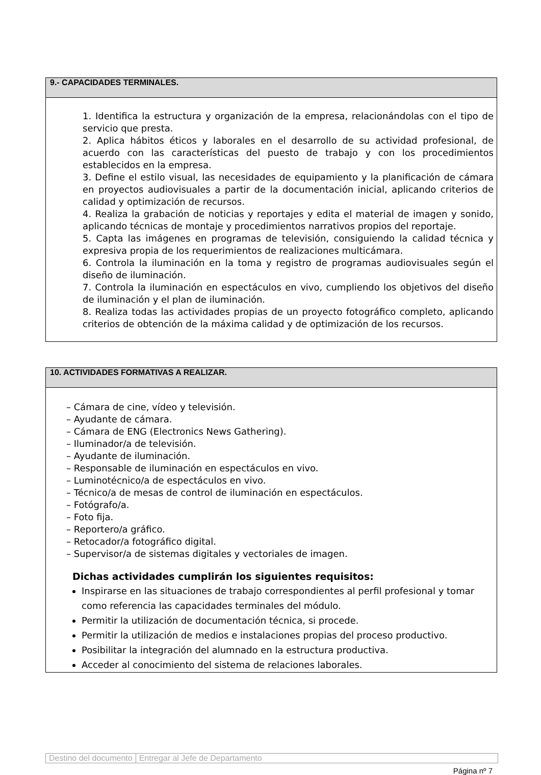9.- CAPACIDADES TERMINALES.
1. Identifica la estructura y organización de la empresa, relacionándolas con el tipo de servicio que presta.
2. Aplica hábitos éticos y laborales en el desarrollo de su actividad profesional, de acuerdo con las características del puesto de trabajo y con los procedimientos establecidos en la empresa.
3. Define el estilo visual, las necesidades de equipamiento y la planificación de cámara en proyectos audiovisuales a partir de la documentación inicial, aplicando criterios de calidad y optimización de recursos.
4. Realiza la grabación de noticias y reportajes y edita el material de imagen y sonido, aplicando técnicas de montaje y procedimientos narrativos propios del reportaje.
5. Capta las imágenes en programas de televisión, consiguiendo la calidad técnica y expresiva propia de los requerimientos de realizaciones multicámara.
6. Controla la iluminación en la toma y registro de programas audiovisuales según el diseño de iluminación.
7. Controla la iluminación en espectáculos en vivo, cumpliendo los objetivos del diseño de iluminación y el plan de iluminación.
8. Realiza todas las actividades propias de un proyecto fotográfico completo, aplicando criterios de obtención de la máxima calidad y de optimización de los recursos.
10. ACTIVIDADES FORMATIVAS A REALIZAR.
– Cámara de cine, vídeo y televisión.
– Ayudante de cámara.
– Cámara de ENG (Electronics News Gathering).
– Iluminador/a de televisión.
– Ayudante de iluminación.
– Responsable de iluminación en espectáculos en vivo.
– Luminotécnico/a de espectáculos en vivo.
– Técnico/a de mesas de control de iluminación en espectáculos.
– Fotógrafo/a.
– Foto fija.
– Reportero/a gráfico.
– Retocador/a fotográfico digital.
– Supervisor/a de sistemas digitales y vectoriales de imagen.
Dichas actividades cumplirán los siguientes requisitos:
Inspirarse en las situaciones de trabajo correspondientes al perfil profesional y tomar como referencia las capacidades terminales del módulo.
Permitir la utilización de documentación técnica, si procede.
Permitir la utilización de medios e instalaciones propias del proceso productivo.
Posibilitar la integración del alumnado en la estructura productiva.
Acceder al conocimiento del sistema de relaciones laborales.
Destino del documento Entregar al Jefe de Departamento
Página nº 7